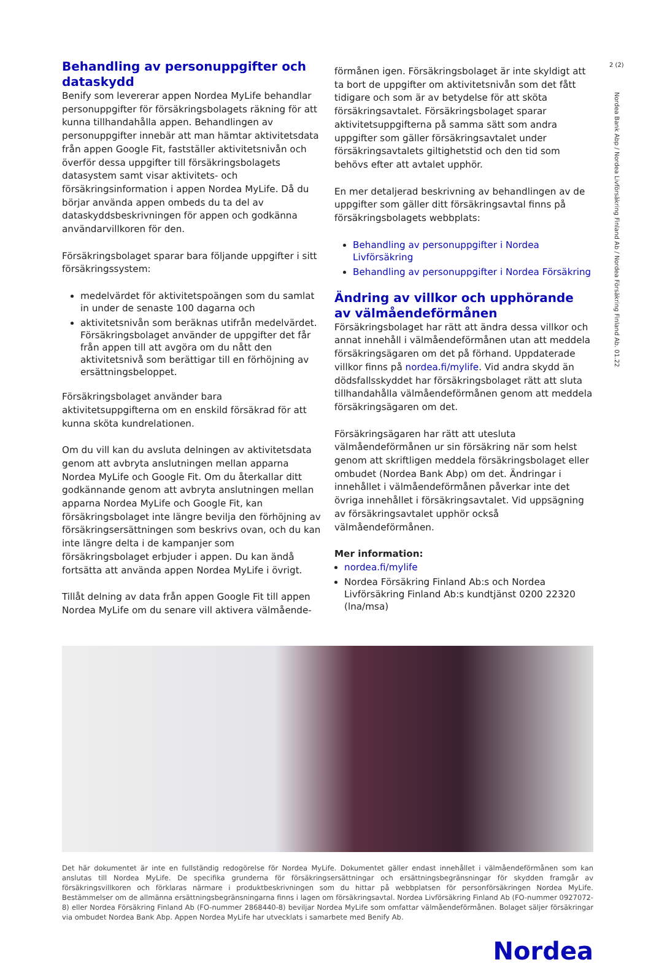2 (2)
Nordea Bank Abp / Nordea Livförsäkring Finland Ab / Nordea Försäkring Finland Ab. 01.22
Behandling av personuppgifter och dataskydd
Benify som levererar appen Nordea MyLife behandlar personuppgifter för försäkringsbolagets räkning för att kunna tillhandahålla appen. Behandlingen av personuppgifter innebär att man hämtar aktivitetsdata från appen Google Fit, fastställer aktivitetsnivån och överför dessa uppgifter till försäkringsbolagets datasystem samt visar aktivitets- och försäkringsinformation i appen Nordea MyLife. Då du börjar använda appen ombeds du ta del av dataskyddsbeskrivningen för appen och godkänna användarvillkoren för den.
Försäkringsbolaget sparar bara följande uppgifter i sitt försäkringssystem:
medelvärdet för aktivitetspoängen som du samlat in under de senaste 100 dagarna och
aktivitetsnivån som beräknas utifrån medelvärdet. Försäkringsbolaget använder de uppgifter det får från appen till att avgöra om du nått den aktivitetsnivå som berättigar till en förhöjning av ersättningsbeloppet.
Försäkringsbolaget använder bara aktivitetsuppgifterna om en enskild försäkrad för att kunna sköta kundrelationen.
Om du vill kan du avsluta delningen av aktivitetsdata genom att avbryta anslutningen mellan apparna Nordea MyLife och Google Fit. Om du återkallar ditt godkännande genom att avbryta anslutningen mellan apparna Nordea MyLife och Google Fit, kan försäkringsbolaget inte längre bevilja den förhöjning av försäkringsersättningen som beskrivs ovan, och du kan inte längre delta i de kampanjer som försäkringsbolaget erbjuder i appen. Du kan ändå fortsätta att använda appen Nordea MyLife i övrigt.
Tillåt delning av data från appen Google Fit till appen Nordea MyLife om du senare vill aktivera välmående-
förmånen igen. Försäkringsbolaget är inte skyldigt att ta bort de uppgifter om aktivitetsnivån som det fått tidigare och som är av betydelse för att sköta försäkringsavtalet. Försäkringsbolaget sparar aktivitetsuppgifterna på samma sätt som andra uppgifter som gäller försäkringsavtalet under försäkringsavtalets giltighetstid och den tid som behövs efter att avtalet upphör.
En mer detaljerad beskrivning av behandlingen av de uppgifter som gäller ditt försäkringsavtal finns på försäkringsbolagets webbplats:
Behandling av personuppgifter i Nordea Livförsäkring
Behandling av personuppgifter i Nordea Försäkring
Ändring av villkor och upphörande av välmåendeförmånen
Försäkringsbolaget har rätt att ändra dessa villkor och annat innehåll i välmåendeförmånen utan att meddela försäkringsägaren om det på förhand. Uppdaterade villkor finns på nordea.fi/mylife. Vid andra skydd än dödsfallsskyddet har försäkringsbolaget rätt att sluta tillhandahålla välmåendeförmånen genom att meddela försäkringsägaren om det.
Försäkringsägaren har rätt att utesluta välmåendeförmånen ur sin försäkring när som helst genom att skriftligen meddela försäkringsbolaget eller ombudet (Nordea Bank Abp) om det. Ändringar i innehållet i välmåendeförmånen påverkar inte det övriga innehållet i försäkringsavtalet. Vid uppsägning av försäkringsavtalet upphör också välmåendeförmånen.
Mer information:
nordea.fi/mylife
Nordea Försäkring Finland Ab:s och Nordea Livförsäkring Finland Ab:s kundtjänst 0200 22320 (lna/msa)
Det här dokumentet är inte en fullständig redogörelse för Nordea MyLife. Dokumentet gäller endast innehållet i välmåendeförmånen som kan anslutas till Nordea MyLife. De specifika grunderna för försäkringsersättningar och ersättningsbegränsningar för skydden framgår av försäkringsvillkoren och förklaras närmare i produktbeskrivningen som du hittar på webbplatsen för personförsäkringen Nordea MyLife. Bestämmelser om de allmänna ersättningsbegränsningarna finns i lagen om försäkringsavtal. Nordea Livförsäkring Finland Ab (FO-nummer 0927072-8) eller Nordea Försäkring Finland Ab (FO-nummer 2868440-8) beviljar Nordea MyLife som omfattar välmåendeförmånen. Bolaget säljer försäkringar via ombudet Nordea Bank Abp. Appen Nordea MyLife har utvecklats i samarbete med Benify Ab.
Nordea